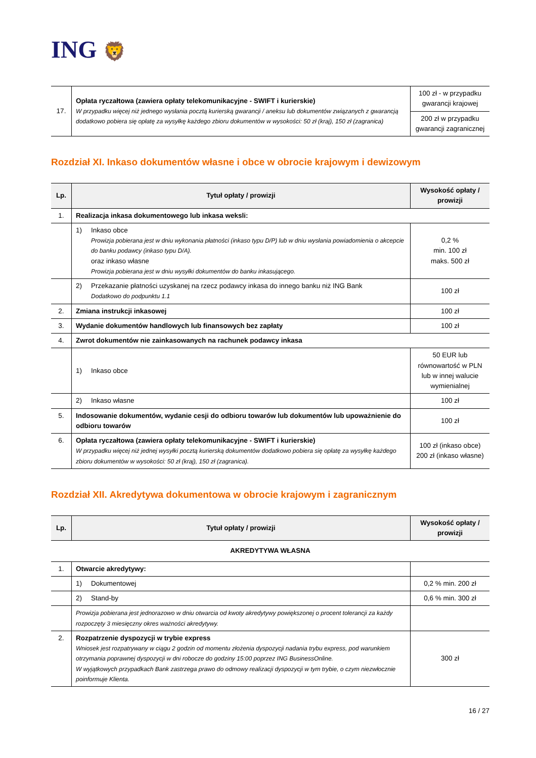ING 🦁
| 17. | Opłata ryczałtowa (zawiera opłaty telekomunikacyjne - SWIFT i kurierskie) W przypadku więcej niż jednego wysłania pocztą kurierską gwarancji / aneksu lub dokumentów związanych z gwarancją dodatkowo pobiera się opłatę za wysyłkę każdego zbioru dokumentów w wysokości: 50 zł (kraj), 150 zł (zagranica) | 100 zł - w przypadku gwarancji krajowej |
| | | 200 zł w przypadku gwarancji zagranicznej |
Rozdział XI. Inkaso dokumentów własne i obce w obrocie krajowym i dewizowym
| Lp. | Tytuł opłaty / prowizji | Wysokość opłaty / prowizji |
| --- | --- | --- |
| 1. | Realizacja inkasa dokumentowego lub inkasa weksli: | |
| | 1) Inkaso obce Prowizja pobierana jest w dniu wykonania płatności (inkaso typu D/P) lub w dniu wysłania powiadomienia o akcepcie do banku podawcy (inkaso typu D/A). oraz inkaso własne Prowizja pobierana jest w dniu wysyłki dokumentów do banku inkasującego. | 0,2 % min. 100 zł maks. 500 zł |
| | 2) Przekazanie płatności uzyskanej na rzecz podawcy inkasa do innego banku niż ING Bank Dodatkowo do podpunktu 1.1 | 100 zł |
| 2. | Zmiana instrukcji inkasowej | 100 zł |
| 3. | Wydanie dokumentów handlowych lub finansowych bez zapłaty | 100 zł |
| 4. | Zwrot dokumentów nie zainkasowanych na rachunek podawcy inkasa | |
| | 1) Inkaso obce | 50 EUR lub równowartość w PLN lub w innej walucie wymienialnej |
| | 2) Inkaso własne | 100 zł |
| 5. | Indosowanie dokumentów, wydanie cesji do odbioru towarów lub dokumentów lub upoważnienie do odbioru towarów | 100 zł |
| 6. | Opłata ryczałtowa (zawiera opłaty telekomunikacyjne - SWIFT i kurierskie) W przypadku więcej niż jednej wysyłki pocztą kurierską dokumentów dodatkowo pobiera się opłatę za wysyłkę każdego zbioru dokumentów w wysokości: 50 zł (kraj), 150 zł (zagranica). | 100 zł (inkaso obce) 200 zł (inkaso własne) |
Rozdział XII. Akredytywa dokumentowa w obrocie krajowym i zagranicznym
| Lp. | Tytuł opłaty / prowizji | Wysokość opłaty / prowizji |
| --- | --- | --- |
| AKREDYTYWA WŁASNA | | |
| 1. | Otwarcie akredytywy: | |
| | 1) Dokumentowej | 0,2 % min. 200 zł |
| | 2) Stand-by | 0,6 % min. 300 zł |
| | Prowizja pobierana jest jednorazowo w dniu otwarcia od kwoty akredytywy powiększonej o procent tolerancji za każdy rozpoczęty 3 miesięczny okres ważności akredytywy. | |
| 2. | Rozpatrzenie dyspozycji w trybie express Wniosek jest rozpatrywany w ciągu 2 godzin od momentu złożenia dyspozycji nadania trybu express, pod warunkiem otrzymania poprawnej dyspozycji w dni robocze do godziny 15:00 poprzez ING BusinessOnline. W wyjątkowych przypadkach Bank zastrzega prawo do odmowy realizacji dyspozycji w tym trybie, o czym niezwłocznie poinformuje Klienta. | 300 zł |
16 / 27